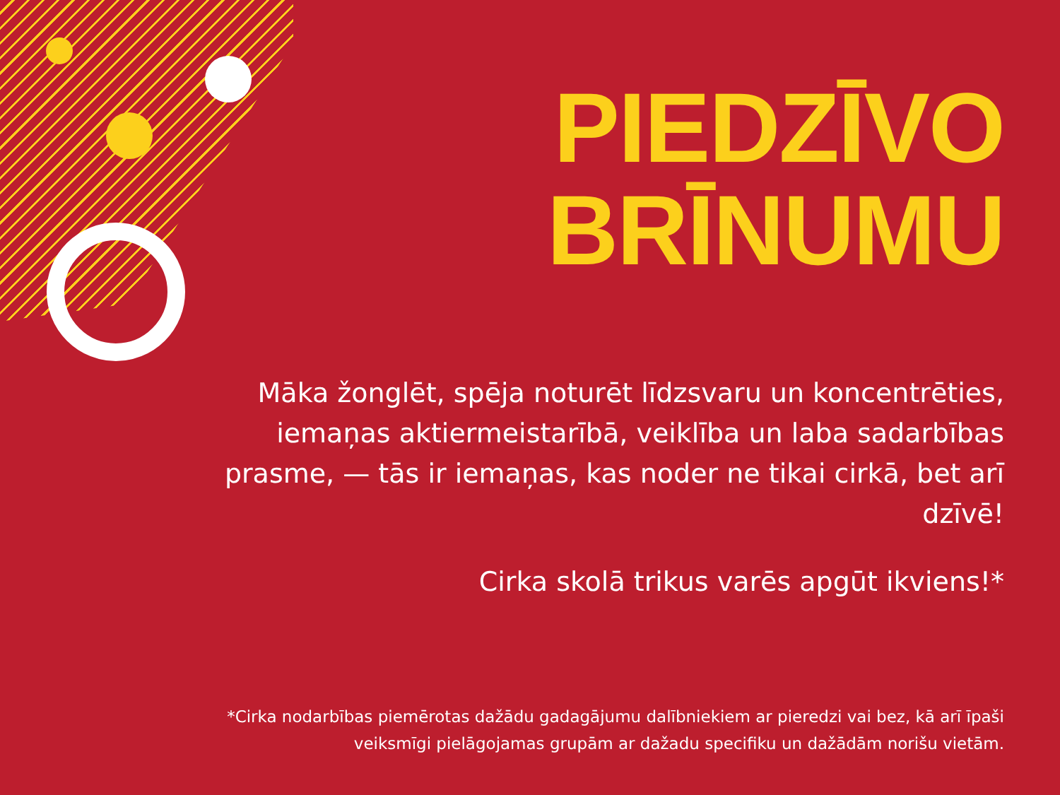PIEDZĪVO
BRĪNUMU
Māka žonglēt, spēja noturēt līdzsvaru un koncentrēties, iemaņas aktiermeistarībā, veiklība un laba sadarbības prasme, — tās ir iemaņas, kas noder ne tikai cirkā, bet arī dzīvē!
Cirka skolā trikus varēs apgūt ikviens!*
*Cirka nodarbības piemērotas dažādu gadagājumu dalībniekiem ar pieredzi vai bez, kā arī īpaši veiksmīgi pielāgojamas grupām ar dažadu specifiku un dažādām norišu vietām.